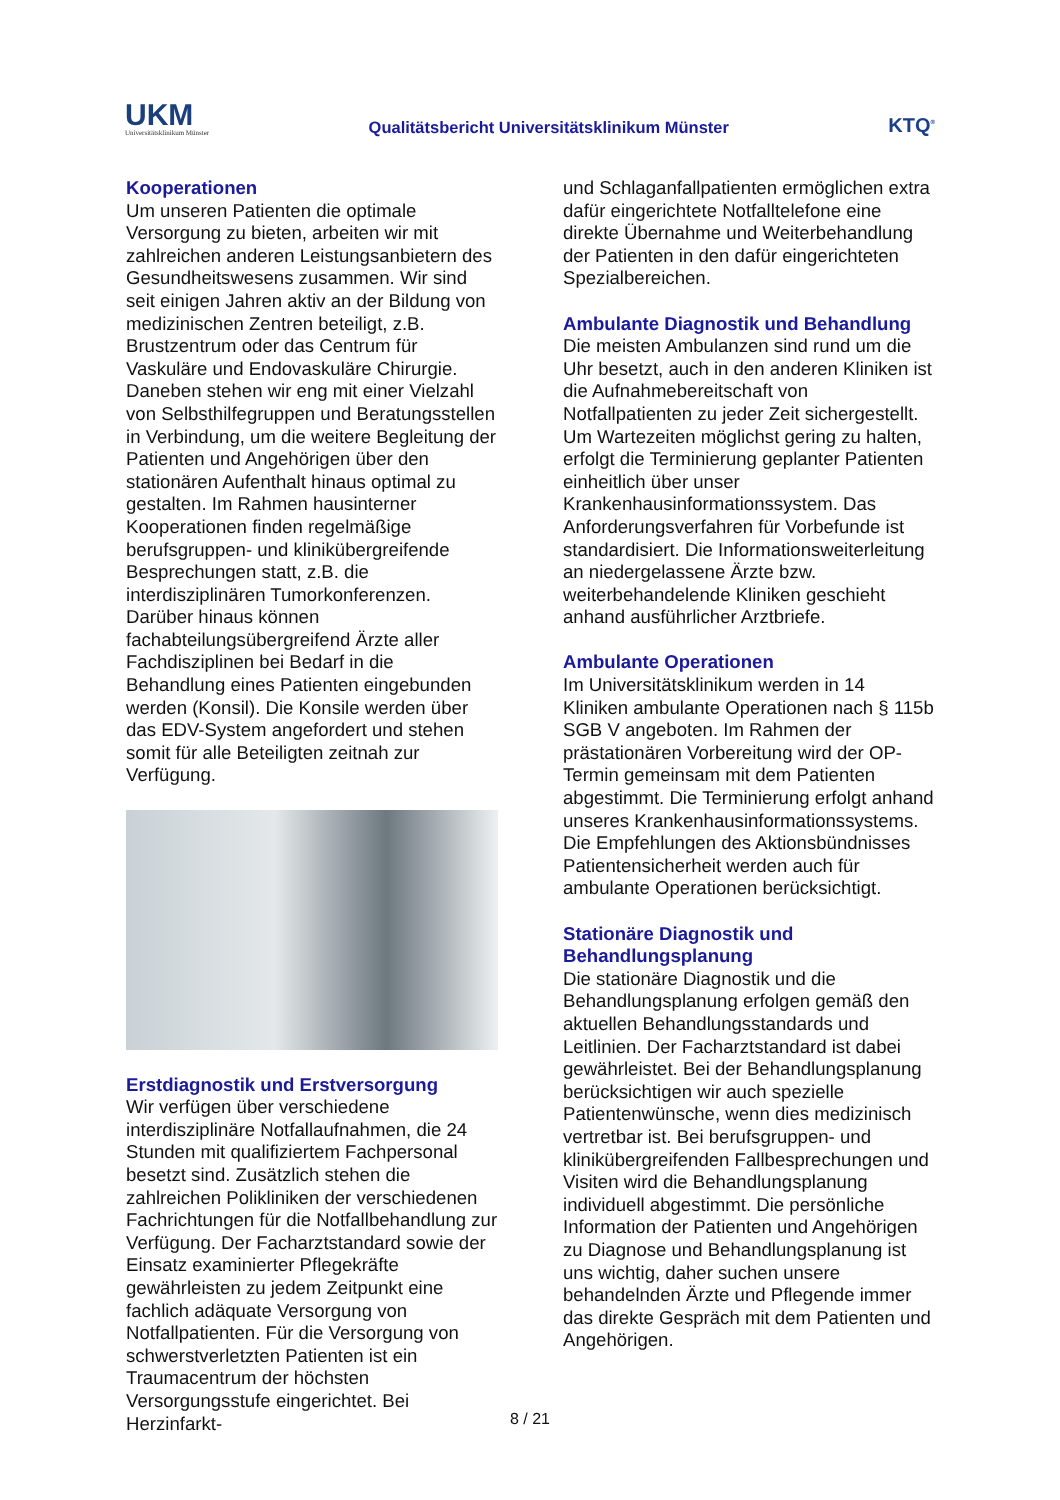UKM
Universitätsklinikum Münster
Qualitätsbericht Universitätsklinikum Münster
KTQ<sup>®</sup>
Kooperationen
Um unseren Patienten die optimale Versorgung zu bieten, arbeiten wir mit zahlreichen anderen Leistungsanbietern des Gesundheitswesens zusammen. Wir sind seit einigen Jahren aktiv an der Bildung von medizinischen Zentren beteiligt, z.B. Brustzentrum oder das Centrum für Vaskuläre und Endovaskuläre Chirurgie. Daneben stehen wir eng mit einer Vielzahl von Selbsthilfegruppen und Beratungsstellen in Verbindung, um die weitere Begleitung der Patienten und Angehörigen über den stationären Aufenthalt hinaus optimal zu gestalten. Im Rahmen hausinterner Kooperationen finden regelmäßige berufsgruppen- und klinikübergreifende Besprechungen statt, z.B. die interdisziplinären Tumorkonferenzen. Darüber hinaus können fachabteilungsübergreifend Ärzte aller Fachdisziplinen bei Bedarf in die Behandlung eines Patienten eingebunden werden (Konsil). Die Konsile werden über das EDV-System angefordert und stehen somit für alle Beteiligten zeitnah zur Verfügung.
Erstdiagnostik und Erstversorgung
Wir verfügen über verschiedene interdisziplinäre Notfallaufnahmen, die 24 Stunden mit qualifiziertem Fachpersonal besetzt sind. Zusätzlich stehen die zahlreichen Polikliniken der verschiedenen Fachrichtungen für die Notfallbehandlung zur Verfügung. Der Facharztstandard sowie der Einsatz examinierter Pflegekräfte gewährleisten zu jedem Zeitpunkt eine fachlich adäquate Versorgung von Notfallpatienten. Für die Versorgung von schwerstverletzten Patienten ist ein Traumacentrum der höchsten Versorgungsstufe eingerichtet. Bei Herzinfarkt-
und Schlaganfallpatienten ermöglichen extra dafür eingerichtete Notfalltelefone eine direkte Übernahme und Weiterbehandlung der Patienten in den dafür eingerichteten Spezialbereichen.
Ambulante Diagnostik und Behandlung
Die meisten Ambulanzen sind rund um die Uhr besetzt, auch in den anderen Kliniken ist die Aufnahmebereitschaft von Notfallpatienten zu jeder Zeit sichergestellt. Um Wartezeiten möglichst gering zu halten, erfolgt die Terminierung geplanter Patienten einheitlich über unser Krankenhausinformationssystem. Das Anforderungsverfahren für Vorbefunde ist standardisiert. Die Informationsweiterleitung an niedergelassene Ärzte bzw. weiterbehandelende Kliniken geschieht anhand ausführlicher Arztbriefe.
Ambulante Operationen
Im Universitätsklinikum werden in 14 Kliniken ambulante Operationen nach § 115b SGB V angeboten. Im Rahmen der prästationären Vorbereitung wird der OP-Termin gemeinsam mit dem Patienten abgestimmt. Die Terminierung erfolgt anhand unseres Krankenhausinformationssystems. Die Empfehlungen des Aktionsbündnisses Patientensicherheit werden auch für ambulante Operationen berücksichtigt.
Stationäre Diagnostik und Behandlungsplanung
Die stationäre Diagnostik und die Behandlungsplanung erfolgen gemäß den aktuellen Behandlungsstandards und Leitlinien. Der Facharztstandard ist dabei gewährleistet. Bei der Behandlungsplanung berücksichtigen wir auch spezielle Patientenwünsche, wenn dies medizinisch vertretbar ist. Bei berufsgruppen- und klinikübergreifenden Fallbesprechungen und Visiten wird die Behandlungsplanung individuell abgestimmt. Die persönliche Information der Patienten und Angehörigen zu Diagnose und Behandlungsplanung ist uns wichtig, daher suchen unsere behandelnden Ärzte und Pflegende immer das direkte Gespräch mit dem Patienten und Angehörigen.
8 / 21